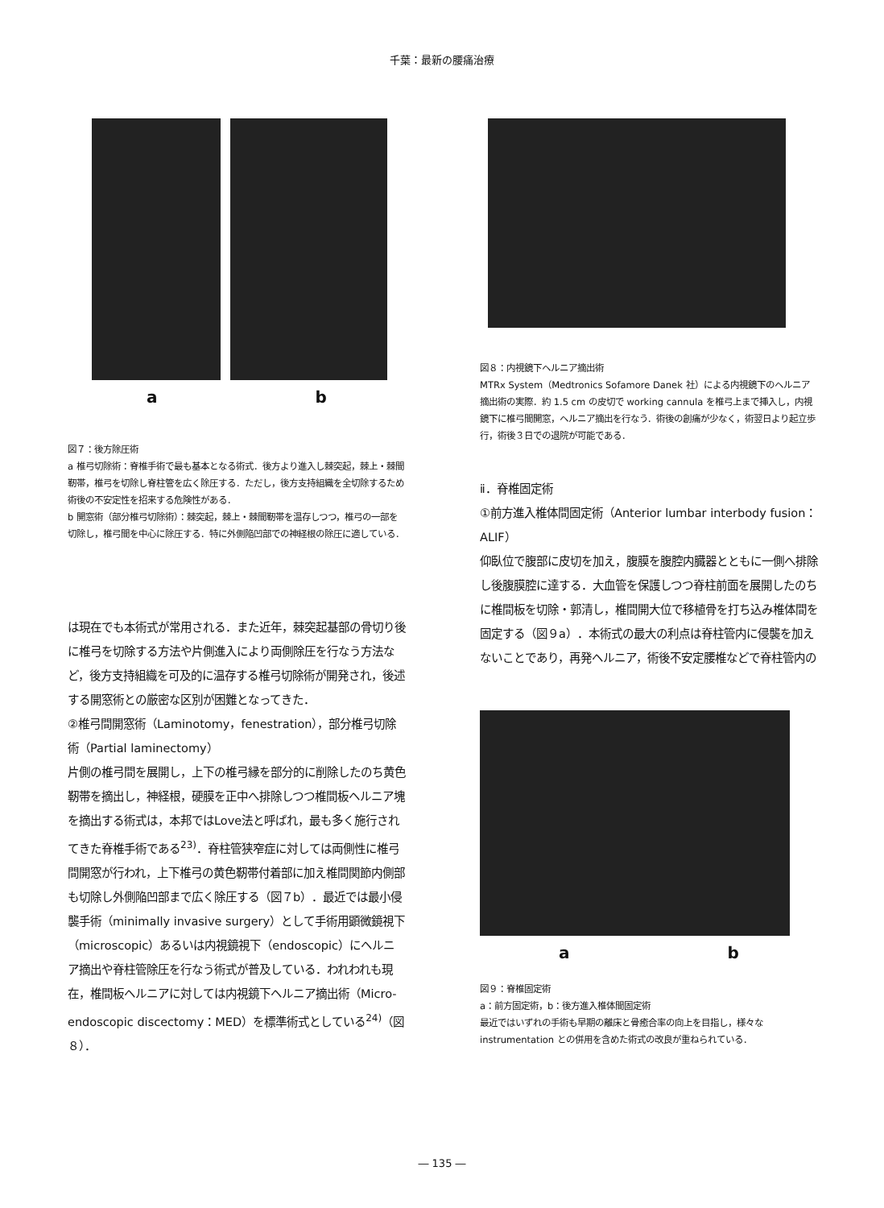千葉：最新の腰痛治療
a b
図７：後方除圧術
a 椎弓切除術：脊椎手術で最も基本となる術式．後方より進入し棘突起，棘上・棘間靭帯，椎弓を切除し脊柱管を広く除圧する．ただし，後方支持組織を全切除するため術後の不安定性を招来する危険性がある．
b 開窓術（部分椎弓切除術）：棘突起，棘上・棘間靭帯を温存しつつ，椎弓の一部を切除し，椎弓間を中心に除圧する．特に外側陥凹部での神経根の除圧に適している．
は現在でも本術式が常用される．また近年，棘突起基部の骨切り後に椎弓を切除する方法や片側進入により両側除圧を行なう方法など，後方支持組織を可及的に温存する椎弓切除術が開発され，後述する開窓術との厳密な区別が困難となってきた．
②椎弓間開窓術（Laminotomy，fenestration），部分椎弓切除術（Partial laminectomy）
片側の椎弓間を展開し，上下の椎弓縁を部分的に削除したのち黄色靭帯を摘出し，神経根，硬膜を正中へ排除しつつ椎間板ヘルニア塊を摘出する術式は，本邦ではLove法と呼ばれ，最も多く施行されてきた脊椎手術である<sup>23)</sup>．脊柱管狭窄症に対しては両側性に椎弓間開窓が行われ，上下椎弓の黄色靭帯付着部に加え椎間関節内側部も切除し外側陥凹部まで広く除圧する（図７b）．最近では最小侵襲手術（minimally invasive surgery）として手術用顕微鏡視下（microscopic）あるいは内視鏡視下（endoscopic）にヘルニア摘出や脊柱管除圧を行なう術式が普及している．われわれも現在，椎間板ヘルニアに対しては内視鏡下ヘルニア摘出術（Micro-endoscopic discectomy：MED）を標準術式としている<sup>24)</sup>（図８）．
図８：内視鏡下ヘルニア摘出術
MTRx System（Medtronics Sofamore Danek 社）による内視鏡下のヘルニア摘出術の実際．約 1.5 cm の皮切で working cannula を椎弓上まで挿入し，内視鏡下に椎弓間開窓，ヘルニア摘出を行なう．術後の創痛が少なく，術翌日より起立歩行，術後３日での退院が可能である．
ⅱ．脊椎固定術
①前方進入椎体間固定術（Anterior lumbar interbody fusion：ALIF）
仰臥位で腹部に皮切を加え，腹膜を腹腔内臓器とともに一側へ排除し後腹膜腔に達する．大血管を保護しつつ脊柱前面を展開したのちに椎間板を切除・郭清し，椎間開大位で移植骨を打ち込み椎体間を固定する（図９a）．本術式の最大の利点は脊柱管内に侵襲を加えないことであり，再発ヘルニア，術後不安定腰椎などで脊柱管内の
a b
図９：脊椎固定術
a：前方固定術，b：後方進入椎体間固定術
最近ではいずれの手術も早期の離床と骨癒合率の向上を目指し，様々な instrumentation との併用を含めた術式の改良が重ねられている．
― 135 ―